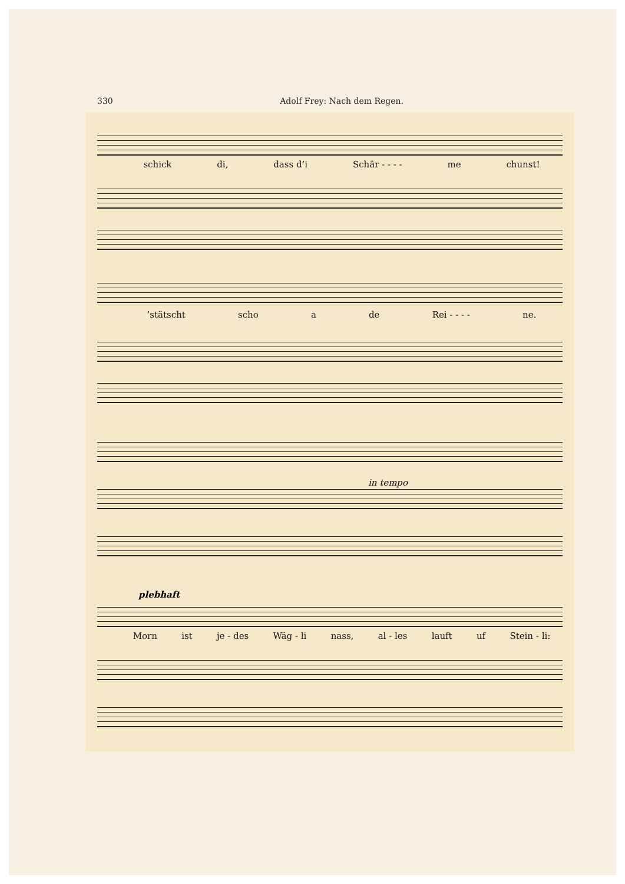330 Adolf Frey: Nach dem Regen.
schick di, dass d’i Schär - - - - me chunst!
’stätscht scho a de Rei - - - - ne.
in tempo
plebhaft
Morn ist je - des Wäg - li nass, al - les lauft uf Stein - li: